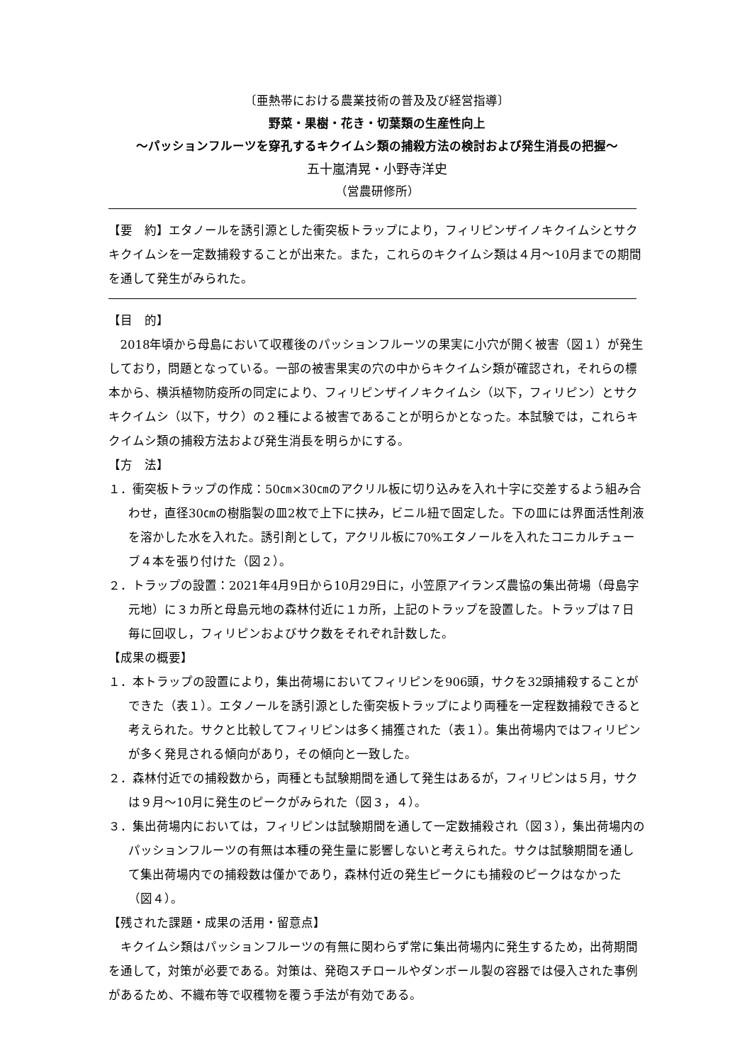〔亜熱帯における農業技術の普及及び経営指導〕
野菜・果樹・花き・切葉類の生産性向上
～パッションフルーツを穿孔するキクイムシ類の捕殺方法の検討および発生消長の把握～
五十嵐清晃・小野寺洋史
（営農研修所）
【要　約】エタノールを誘引源とした衝突板トラップにより，フィリピンザイノキクイムシとサクキクイムシを一定数捕殺することが出来た。また，これらのキクイムシ類は４月～10月までの期間を通して発生がみられた。
【目　的】
2018年頃から母島において収穫後のパッションフルーツの果実に小穴が開く被害（図１）が発生しており，問題となっている。一部の被害果実の穴の中からキクイムシ類が確認され，それらの標本から、横浜植物防疫所の同定により、フィリピンザイノキクイムシ（以下，フィリピン）とサクキクイムシ（以下，サク）の２種による被害であることが明らかとなった。本試験では，これらキクイムシ類の捕殺方法および発生消長を明らかにする。
【方　法】
１．衝突板トラップの作成：50㎝×30㎝のアクリル板に切り込みを入れ十字に交差するよう組み合わせ，直径30㎝の樹脂製の皿2枚で上下に挟み，ビニル紐で固定した。下の皿には界面活性剤液を溶かした水を入れた。誘引剤として，アクリル板に70%エタノールを入れたコニカルチューブ４本を張り付けた（図２）。
２．トラップの設置：2021年4月9日から10月29日に，小笠原アイランズ農協の集出荷場（母島字元地）に３カ所と母島元地の森林付近に１カ所，上記のトラップを設置した。トラップは７日毎に回収し，フィリピンおよびサク数をそれぞれ計数した。
【成果の概要】
１．本トラップの設置により，集出荷場においてフィリピンを906頭，サクを32頭捕殺することができた（表１）。エタノールを誘引源とした衝突板トラップにより両種を一定程数捕殺できると考えられた。サクと比較してフィリピンは多く捕獲された（表１）。集出荷場内ではフィリピンが多く発見される傾向があり，その傾向と一致した。
２．森林付近での捕殺数から，両種とも試験期間を通して発生はあるが，フィリピンは５月，サクは９月～10月に発生のピークがみられた（図３，４）。
３．集出荷場内においては，フィリピンは試験期間を通して一定数捕殺され（図３），集出荷場内のパッションフルーツの有無は本種の発生量に影響しないと考えられた。サクは試験期間を通して集出荷場内での捕殺数は僅かであり，森林付近の発生ピークにも捕殺のピークはなかった（図４）。
【残された課題・成果の活用・留意点】
キクイムシ類はパッションフルーツの有無に関わらず常に集出荷場内に発生するため，出荷期間を通して，対策が必要である。対策は、発砲スチロールやダンボール製の容器では侵入された事例があるため、不織布等で収穫物を覆う手法が有効である。